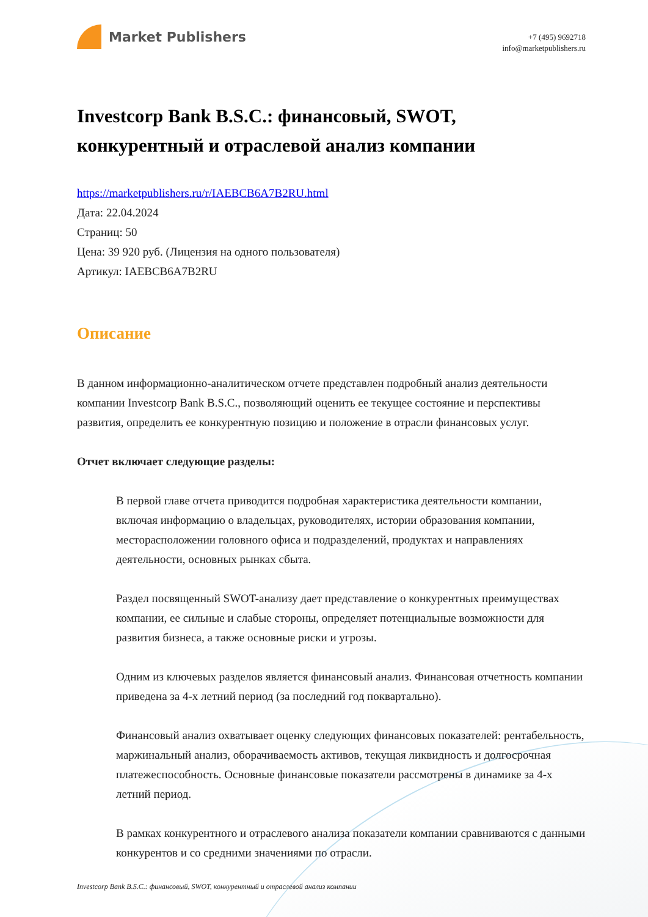Market Publishers
+7 (495) 9692718
info@marketpublishers.ru
Investcorp Bank B.S.C.: финансовый, SWOT, конкурентный и отраслевой анализ компании
https://marketpublishers.ru/r/IAEBCB6A7B2RU.html
Дата: 22.04.2024
Страниц: 50
Цена: 39 920 руб. (Лицензия на одного пользователя)
Артикул: IAEBCB6A7B2RU
Описание
В данном информационно-аналитическом отчете представлен подробный анализ деятельности компании Investcorp Bank B.S.C., позволяющий оценить ее текущее состояние и перспективы развития, определить ее конкурентную позицию и положение в отрасли финансовых услуг.
Отчет включает следующие разделы:
В первой главе отчета приводится подробная характеристика деятельности компании, включая информацию о владельцах, руководителях, истории образования компании, месторасположении головного офиса и подразделений, продуктах и направлениях деятельности, основных рынках сбыта.
Раздел посвященный SWOT-анализу дает представление о конкурентных преимуществах компании, ее сильные и слабые стороны, определяет потенциальные возможности для развития бизнеса, а также основные риски и угрозы.
Одним из ключевых разделов является финансовый анализ. Финансовая отчетность компании приведена за 4-х летний период (за последний год поквартально).
Финансовый анализ охватывает оценку следующих финансовых показателей: рентабельность, маржинальный анализ, оборачиваемость активов, текущая ликвидность и долгосрочная платежеспособность. Основные финансовые показатели рассмотрены в динамике за 4-х летний период.
В рамках конкурентного и отраслевого анализа показатели компании сравниваются с данными конкурентов и со средними значениями по отрасли.
Investcorp Bank B.S.C.: финансовый, SWOT, конкурентный и отраслевой анализ компании